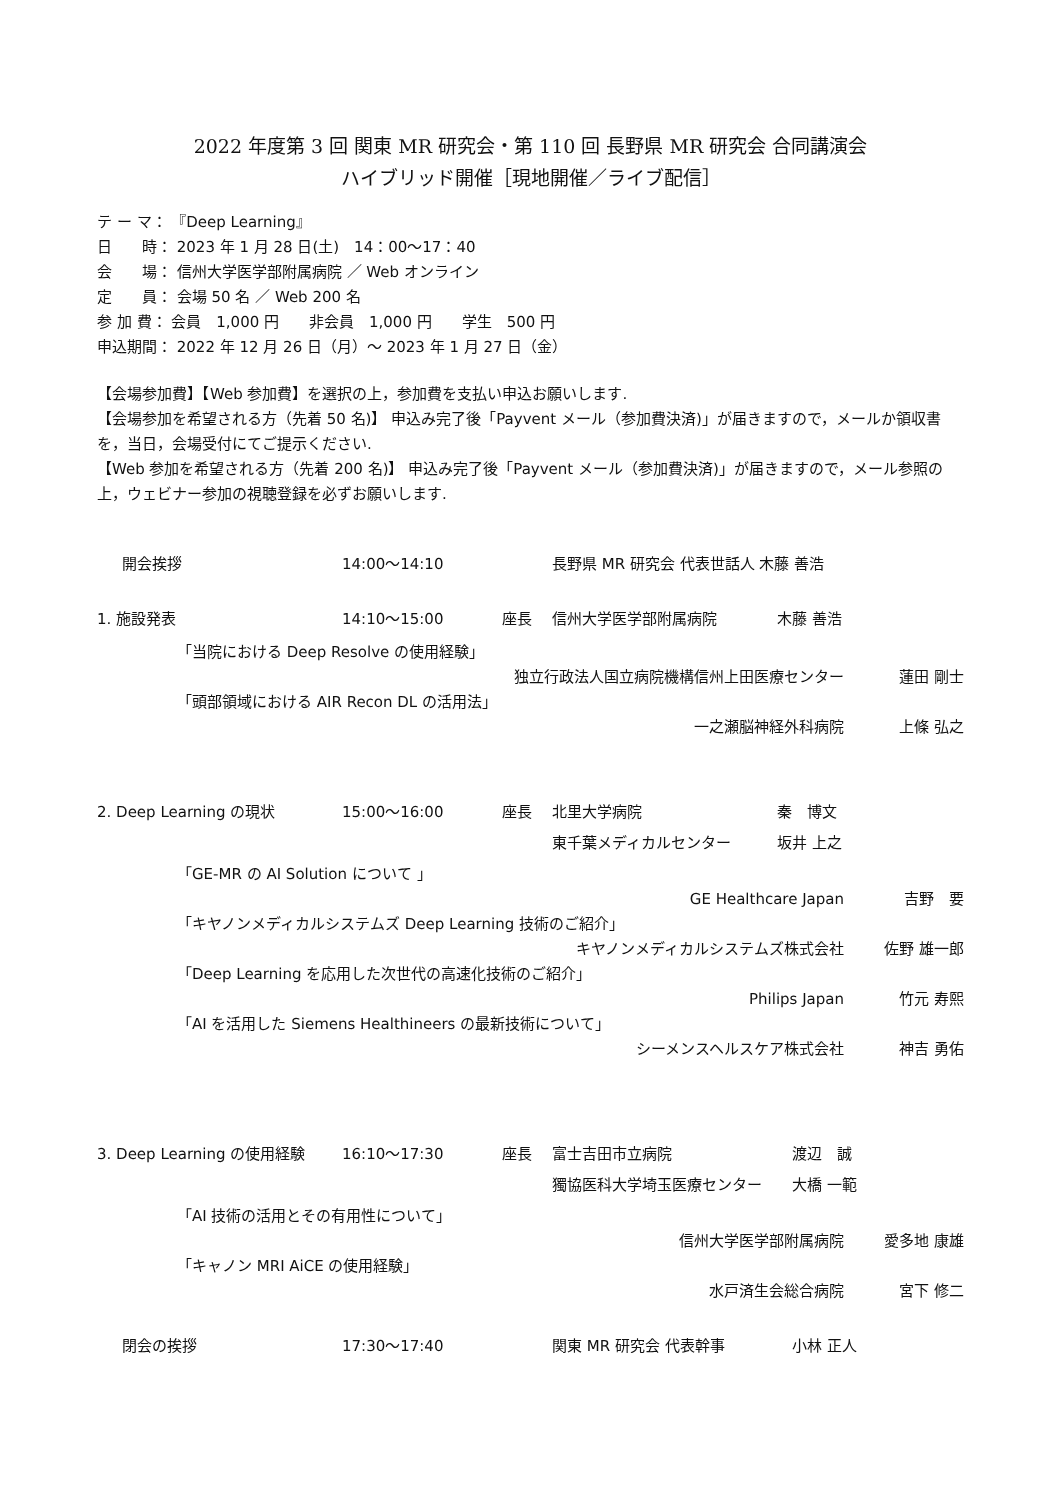2022 年度第 3 回 関東 MR 研究会・第 110 回 長野県 MR 研究会 合同講演会
ハイブリッド開催［現地開催／ライブ配信］
テ ー マ： 『Deep Learning』
日　　時： 2023 年 1 月 28 日(土)　14：00～17：40
会　　場： 信州大学医学部附属病院 ／ Web オンライン
定　　員： 会場 50 名 ／ Web 200 名
参 加 費： 会員　1,000 円　　非会員　1,000 円　　学生　500 円
申込期間： 2022 年 12 月 26 日（月）～ 2023 年 1 月 27 日（金）
【会場参加費】【Web 参加費】を選択の上，参加費を支払い申込お願いします.
【会場参加を希望される方（先着 50 名)】 申込み完了後「Payvent メール（参加費決済)」が届きますので，メールか領収書を，当日，会場受付にてご提示ください.
【Web 参加を希望される方（先着 200 名)】 申込み完了後「Payvent メール（参加費決済)」が届きますので，メール参照の上，ウェビナー参加の視聴登録を必ずお願いします.
開会挨拶 14:00～14:10 長野県 MR 研究会 代表世話人 木藤 善浩
1. 施設発表 14:10～15:00 座長 信州大学医学部附属病院 木藤 善浩
「当院における Deep Resolve の使用経験」
独立行政法人国立病院機構信州上田医療センター 蓮田 剛士
「頭部領域における AIR Recon DL の活用法」
一之瀬脳神経外科病院 上條 弘之
2. Deep Learning の現状 15:00～16:00 座長 北里大学病院 秦　博文
東千葉メディカルセンター 坂井 上之
「GE-MR の AI Solution について 」
GE Healthcare Japan 吉野　要
「キヤノンメディカルシステムズ Deep Learning 技術のご紹介」
キヤノンメディカルシステムズ株式会社 佐野 雄一郎
「Deep Learning を応用した次世代の高速化技術のご紹介」
Philips Japan 竹元 寿熙
「AI を活用した Siemens Healthineers の最新技術について」
シーメンスヘルスケア株式会社 神吉 勇佑
3. Deep Learning の使用経験 16:10～17:30 座長 富士吉田市立病院 渡辺　誠
獨協医科大学埼玉医療センター 大橋 一範
「AI 技術の活用とその有用性について」
信州大学医学部附属病院 愛多地 康雄
「キャノン MRI AiCE の使用経験」
水戸済生会総合病院 宮下 修二
閉会の挨拶 17:30～17:40 関東 MR 研究会 代表幹事 小林 正人